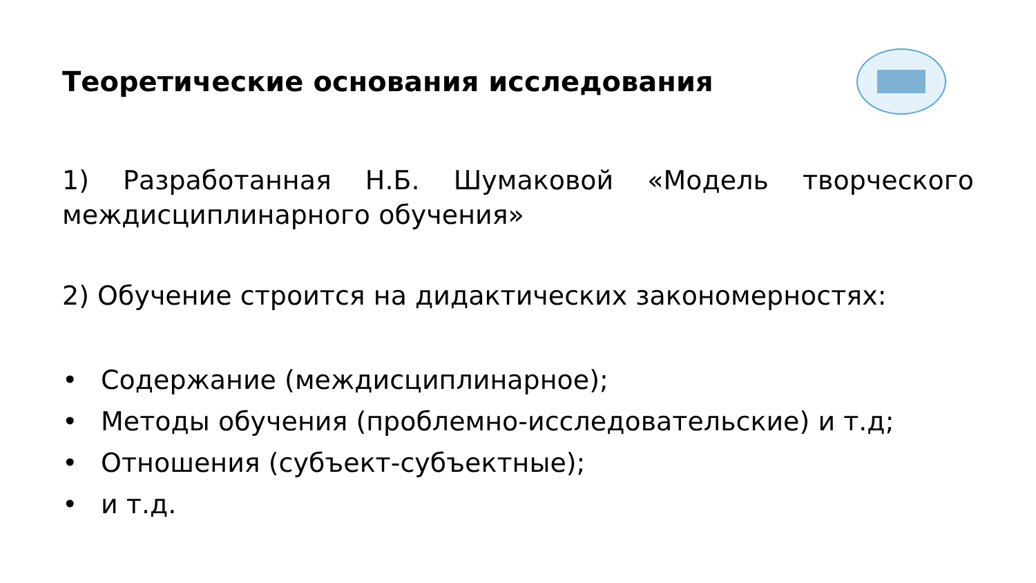Теоретические основания исследования
1) Разработанная Н.Б. Шумаковой «Модель творческого междисциплинарного обучения»
2) Обучение строится на дидактических закономерностях:
• Содержание (междисциплинарное);
• Методы обучения (проблемно-исследовательские) и т.д;
• Отношения (субъект-субъектные);
• и т.д.